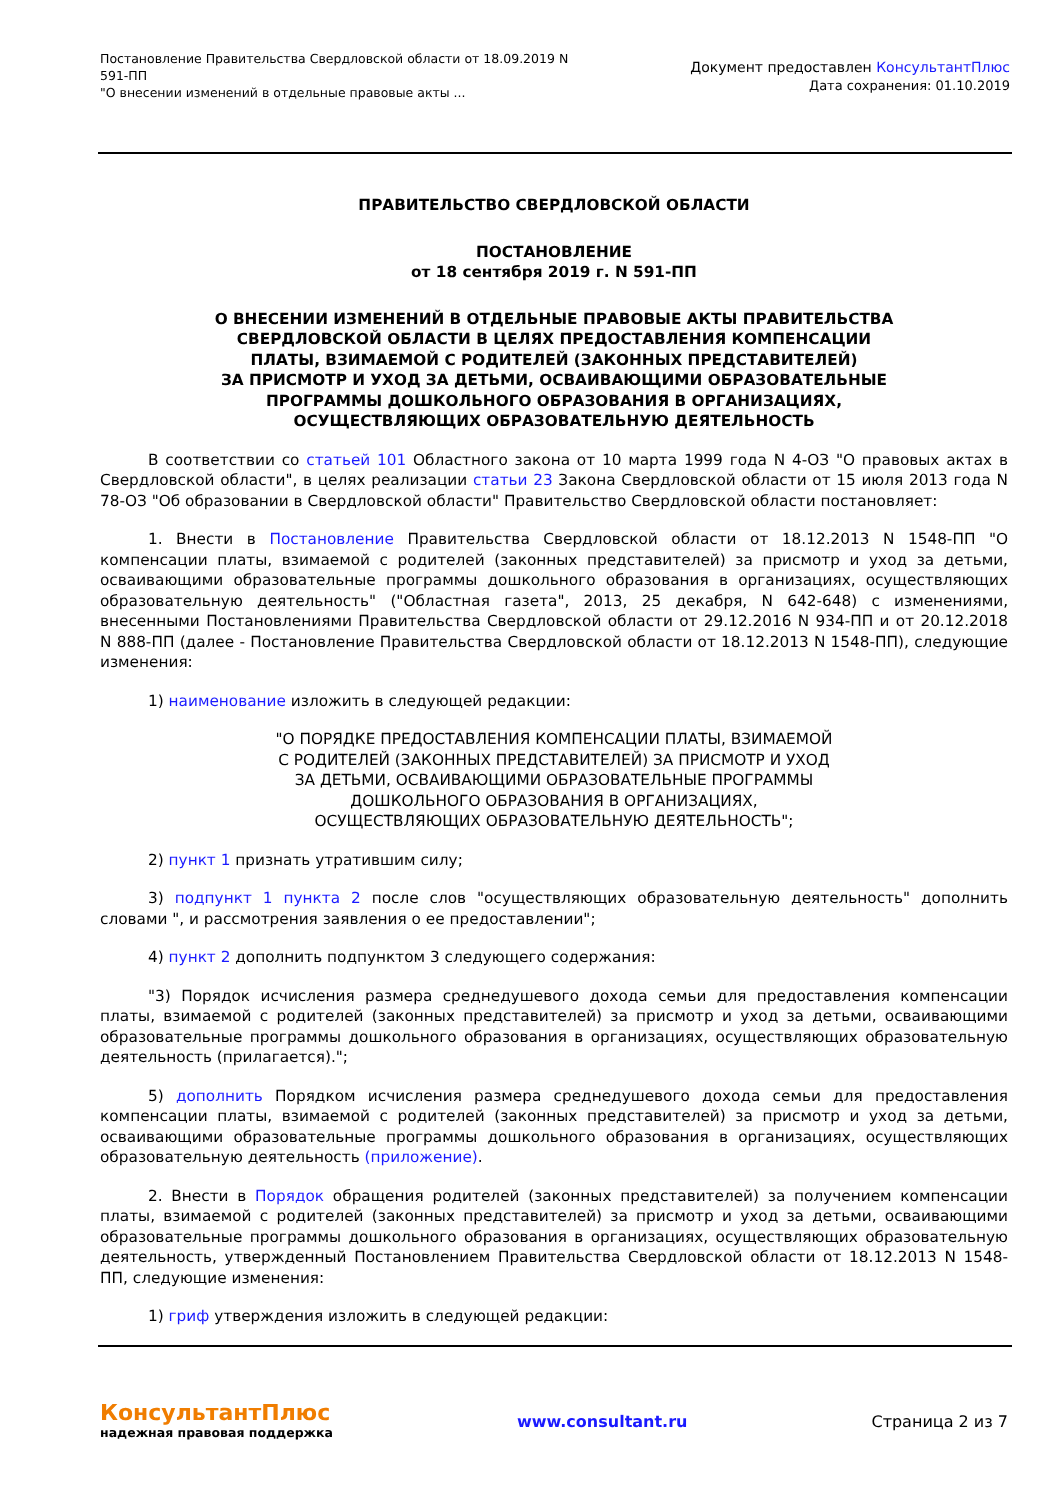Постановление Правительства Свердловской области от 18.09.2019 N
591-ПП
"О внесении изменений в отдельные правовые акты ...
Документ предоставлен КонсультантПлюс
Дата сохранения: 01.10.2019
ПРАВИТЕЛЬСТВО СВЕРДЛОВСКОЙ ОБЛАСТИ
ПОСТАНОВЛЕНИЕ
от 18 сентября 2019 г. N 591-ПП
О ВНЕСЕНИИ ИЗМЕНЕНИЙ В ОТДЕЛЬНЫЕ ПРАВОВЫЕ АКТЫ ПРАВИТЕЛЬСТВА
СВЕРДЛОВСКОЙ ОБЛАСТИ В ЦЕЛЯХ ПРЕДОСТАВЛЕНИЯ КОМПЕНСАЦИИ
ПЛАТЫ, ВЗИМАЕМОЙ С РОДИТЕЛЕЙ (ЗАКОННЫХ ПРЕДСТАВИТЕЛЕЙ)
ЗА ПРИСМОТР И УХОД ЗА ДЕТЬМИ, ОСВАИВАЮЩИМИ ОБРАЗОВАТЕЛЬНЫЕ
ПРОГРАММЫ ДОШКОЛЬНОГО ОБРАЗОВАНИЯ В ОРГАНИЗАЦИЯХ,
ОСУЩЕСТВЛЯЮЩИХ ОБРАЗОВАТЕЛЬНУЮ ДЕЯТЕЛЬНОСТЬ
В соответствии со статьей 101 Областного закона от 10 марта 1999 года N 4-ОЗ "О правовых актах в Свердловской области", в целях реализации статьи 23 Закона Свердловской области от 15 июля 2013 года N 78-ОЗ "Об образовании в Свердловской области" Правительство Свердловской области постановляет:
1. Внести в Постановление Правительства Свердловской области от 18.12.2013 N 1548-ПП "О компенсации платы, взимаемой с родителей (законных представителей) за присмотр и уход за детьми, осваивающими образовательные программы дошкольного образования в организациях, осуществляющих образовательную деятельность" ("Областная газета", 2013, 25 декабря, N 642-648) с изменениями, внесенными Постановлениями Правительства Свердловской области от 29.12.2016 N 934-ПП и от 20.12.2018 N 888-ПП (далее - Постановление Правительства Свердловской области от 18.12.2013 N 1548-ПП), следующие изменения:
1) наименование изложить в следующей редакции:
"О ПОРЯДКЕ ПРЕДОСТАВЛЕНИЯ КОМПЕНСАЦИИ ПЛАТЫ, ВЗИМАЕМОЙ
С РОДИТЕЛЕЙ (ЗАКОННЫХ ПРЕДСТАВИТЕЛЕЙ) ЗА ПРИСМОТР И УХОД
ЗА ДЕТЬМИ, ОСВАИВАЮЩИМИ ОБРАЗОВАТЕЛЬНЫЕ ПРОГРАММЫ
ДОШКОЛЬНОГО ОБРАЗОВАНИЯ В ОРГАНИЗАЦИЯХ,
ОСУЩЕСТВЛЯЮЩИХ ОБРАЗОВАТЕЛЬНУЮ ДЕЯТЕЛЬНОСТЬ";
2) пункт 1 признать утратившим силу;
3) подпункт 1 пункта 2 после слов "осуществляющих образовательную деятельность" дополнить словами ", и рассмотрения заявления о ее предоставлении";
4) пункт 2 дополнить подпунктом 3 следующего содержания:
"3) Порядок исчисления размера среднедушевого дохода семьи для предоставления компенсации платы, взимаемой с родителей (законных представителей) за присмотр и уход за детьми, осваивающими образовательные программы дошкольного образования в организациях, осуществляющих образовательную деятельность (прилагается).";
5) дополнить Порядком исчисления размера среднедушевого дохода семьи для предоставления компенсации платы, взимаемой с родителей (законных представителей) за присмотр и уход за детьми, осваивающими образовательные программы дошкольного образования в организациях, осуществляющих образовательную деятельность (приложение).
2. Внести в Порядок обращения родителей (законных представителей) за получением компенсации платы, взимаемой с родителей (законных представителей) за присмотр и уход за детьми, осваивающими образовательные программы дошкольного образования в организациях, осуществляющих образовательную деятельность, утвержденный Постановлением Правительства Свердловской области от 18.12.2013 N 1548-ПП, следующие изменения:
1) гриф утверждения изложить в следующей редакции:
КонсультантПлюс
надежная правовая поддержка
www.consultant.ru Страница 2 из 7